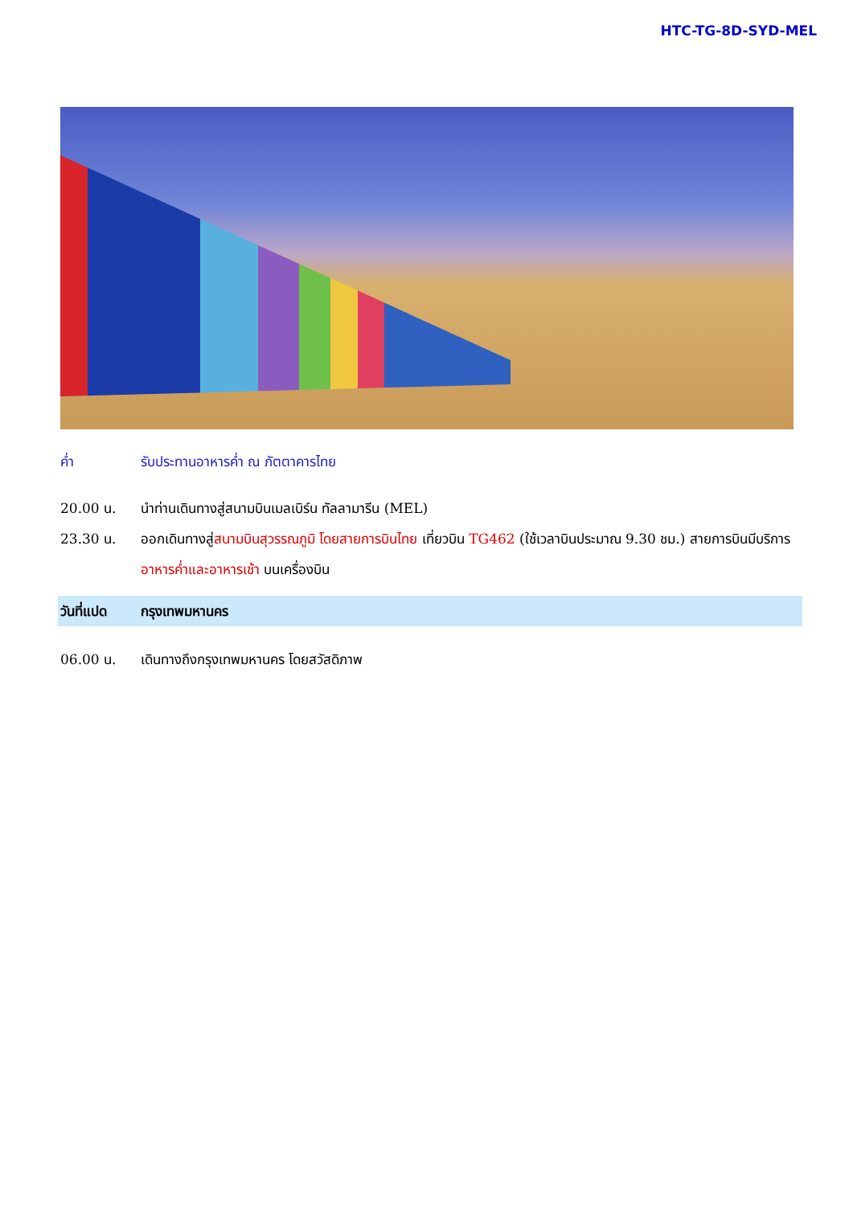HTC-TG-8D-SYD-MEL
ค่ำ รับประทานอาหารค่ำ ณ ภัตตาคารไทย
20.00 น. นำท่านเดินทางสู่สนามบินเมลเบิร์น ทัลลามารีน (MEL)
23.30 น. ออกเดินทางสู่สนามบินสุวรรณภูมิ โดยสายการบินไทย เที่ยวบิน TG462 (ใช้เวลาบินประมาณ 9.30 ชม.) สายการบินมีบริการอาหารค่ำและอาหารเช้า บนเครื่องบิน
วันที่แปด กรุงเทพมหานคร
06.00 น. เดินทางถึงกรุงเทพมหานคร โดยสวัสดิภาพ